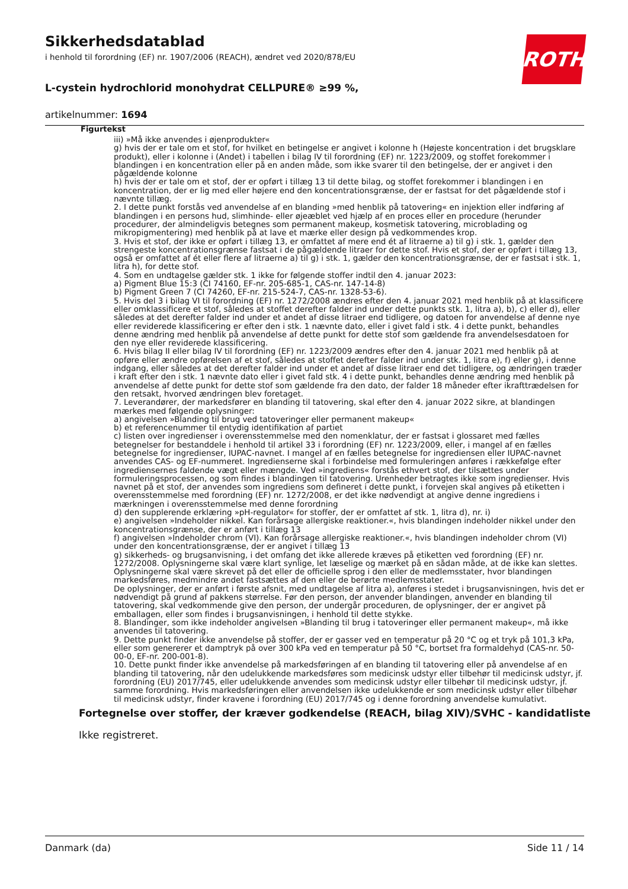Sikkerhedsdatablad
i henhold til forordning (EF) nr. 1907/2006 (REACH), ændret ved 2020/878/EU
L-cystein hydrochlorid monohydrat CELLPURE® ≥99 %,
artikelnummer: 1694
ROTH
Figurtekst
iii) »Må ikke anvendes i øjenprodukter«
g) hvis der er tale om et stof, for hvilket en betingelse er angivet i kolonne h (Højeste koncentration i det brugsklare produkt), eller i kolonne i (Andet) i tabellen i bilag IV til forordning (EF) nr. 1223/2009, og stoffet forekommer i blandingen i en koncentration eller på en anden måde, som ikke svarer til den betingelse, der er angivet i den pågældende kolonne
h) hvis der er tale om et stof, der er opført i tillæg 13 til dette bilag, og stoffet forekommer i blandingen i en koncentration, der er lig med eller højere end den koncentrationsgrænse, der er fastsat for det pågældende stof i nævnte tillæg.
2. I dette punkt forstås ved anvendelse af en blanding »med henblik på tatovering« en injektion eller indføring af blandingen i en persons hud, slimhinde- eller øjeæblet ved hjælp af en proces eller en procedure (herunder procedurer, der almindeligvis betegnes som permanent makeup, kosmetisk tatovering, microblading og mikropigmentering) med henblik på at lave et mærke eller design på vedkommendes krop.
3. Hvis et stof, der ikke er opført i tillæg 13, er omfattet af mere end ét af litraerne a) til g) i stk. 1, gælder den strengeste koncentrationsgrænse fastsat i de pågældende litraer for dette stof. Hvis et stof, der er opført i tillæg 13, også er omfattet af ét eller flere af litraerne a) til g) i stk. 1, gælder den koncentrationsgrænse, der er fastsat i stk. 1, litra h), for dette stof.
4. Som en undtagelse gælder stk. 1 ikke for følgende stoffer indtil den 4. januar 2023:
a) Pigment Blue 15:3 (CI 74160, EF-nr. 205-685-1, CAS-nr. 147-14-8)
b) Pigment Green 7 (CI 74260, EF-nr. 215-524-7, CAS-nr. 1328-53-6).
5. Hvis del 3 i bilag VI til forordning (EF) nr. 1272/2008 ændres efter den 4. januar 2021 med henblik på at klassificere eller omklassificere et stof, således at stoffet derefter falder ind under dette punkts stk. 1, litra a), b), c) eller d), eller således at det derefter falder ind under et andet af disse litraer end tidligere, og datoen for anvendelse af denne nye eller reviderede klassificering er efter den i stk. 1 nævnte dato, eller i givet fald i stk. 4 i dette punkt, behandles denne ændring med henblik på anvendelse af dette punkt for dette stof som gældende fra anvendelsesdatoen for den nye eller reviderede klassificering.
6. Hvis bilag II eller bilag IV til forordning (EF) nr. 1223/2009 ændres efter den 4. januar 2021 med henblik på at opføre eller ændre opførelsen af et stof, således at stoffet derefter falder ind under stk. 1, litra e), f) eller g), i denne indgang, eller således at det derefter falder ind under et andet af disse litraer end det tidligere, og ændringen træder i kraft efter den i stk. 1 nævnte dato eller i givet fald stk. 4 i dette punkt, behandles denne ændring med henblik på anvendelse af dette punkt for dette stof som gældende fra den dato, der falder 18 måneder efter ikrafttrædelsen for den retsakt, hvorved ændringen blev foretaget.
7. Leverandører, der markedsfører en blanding til tatovering, skal efter den 4. januar 2022 sikre, at blandingen mærkes med følgende oplysninger:
a) angivelsen »Blanding til brug ved tatoveringer eller permanent makeup«
b) et referencenummer til entydig identifikation af partiet
c) listen over ingredienser i overensstemmelse med den nomenklatur, der er fastsat i glossaret med fælles betegnelser for bestanddele i henhold til artikel 33 i forordning (EF) nr. 1223/2009, eller, i mangel af en fælles betegnelse for ingredienser, IUPAC-navnet. I mangel af en fælles betegnelse for ingrediensen eller IUPAC-navnet anvendes CAS- og EF-nummeret. Ingredienserne skal i forbindelse med formuleringen anføres i rækkefølge efter ingrediensernes faldende vægt eller mængde. Ved »ingrediens« forstås ethvert stof, der tilsættes under formuleringsprocessen, og som findes i blandingen til tatovering. Urenheder betragtes ikke som ingredienser. Hvis navnet på et stof, der anvendes som ingrediens som defineret i dette punkt, i forvejen skal angives på etiketten i overensstemmelse med forordning (EF) nr. 1272/2008, er det ikke nødvendigt at angive denne ingrediens i mærkningen i overensstemmelse med denne forordning
d) den supplerende erklæring »pH-regulator« for stoffer, der er omfattet af stk. 1, litra d), nr. i)
e) angivelsen »Indeholder nikkel. Kan forårsage allergiske reaktioner.«, hvis blandingen indeholder nikkel under den koncentrationsgrænse, der er anført i tillæg 13
f) angivelsen »Indeholder chrom (VI). Kan forårsage allergiske reaktioner.«, hvis blandingen indeholder chrom (VI) under den koncentrationsgrænse, der er angivet i tillæg 13
g) sikkerheds- og brugsanvisning, i det omfang det ikke allerede kræves på etiketten ved forordning (EF) nr. 1272/2008. Oplysningerne skal være klart synlige, let læselige og mærket på en sådan måde, at de ikke kan slettes. Oplysningerne skal være skrevet på det eller de officielle sprog i den eller de medlemsstater, hvor blandingen markedsføres, medmindre andet fastsættes af den eller de berørte medlemsstater.
De oplysninger, der er anført i første afsnit, med undtagelse af litra a), anføres i stedet i brugsanvisningen, hvis det er nødvendigt på grund af pakkens størrelse. Før den person, der anvender blandingen, anvender en blanding til tatovering, skal vedkommende give den person, der undergår proceduren, de oplysninger, der er angivet på emballagen, eller som findes i brugsanvisningen, i henhold til dette stykke.
8. Blandinger, som ikke indeholder angivelsen »Blanding til brug i tatoveringer eller permanent makeup«, må ikke anvendes til tatovering.
9. Dette punkt finder ikke anvendelse på stoffer, der er gasser ved en temperatur på 20 °C og et tryk på 101,3 kPa, eller som genererer et damptryk på over 300 kPa ved en temperatur på 50 °C, bortset fra formaldehyd (CAS-nr. 50-00-0, EF-nr. 200-001-8).
10. Dette punkt finder ikke anvendelse på markedsføringen af en blanding til tatovering eller på anvendelse af en blanding til tatovering, når den udelukkende markedsføres som medicinsk udstyr eller tilbehør til medicinsk udstyr, jf. forordning (EU) 2017/745, eller udelukkende anvendes som medicinsk udstyr eller tilbehør til medicinsk udstyr, jf. samme forordning. Hvis markedsføringen eller anvendelsen ikke udelukkende er som medicinsk udstyr eller tilbehør til medicinsk udstyr, finder kravene i forordning (EU) 2017/745 og i denne forordning anvendelse kumulativt.
Fortegnelse over stoffer, der kræver godkendelse (REACH, bilag XIV)/SVHC - kandidatliste
Ikke registreret.
Danmark (da) Side 11 / 14